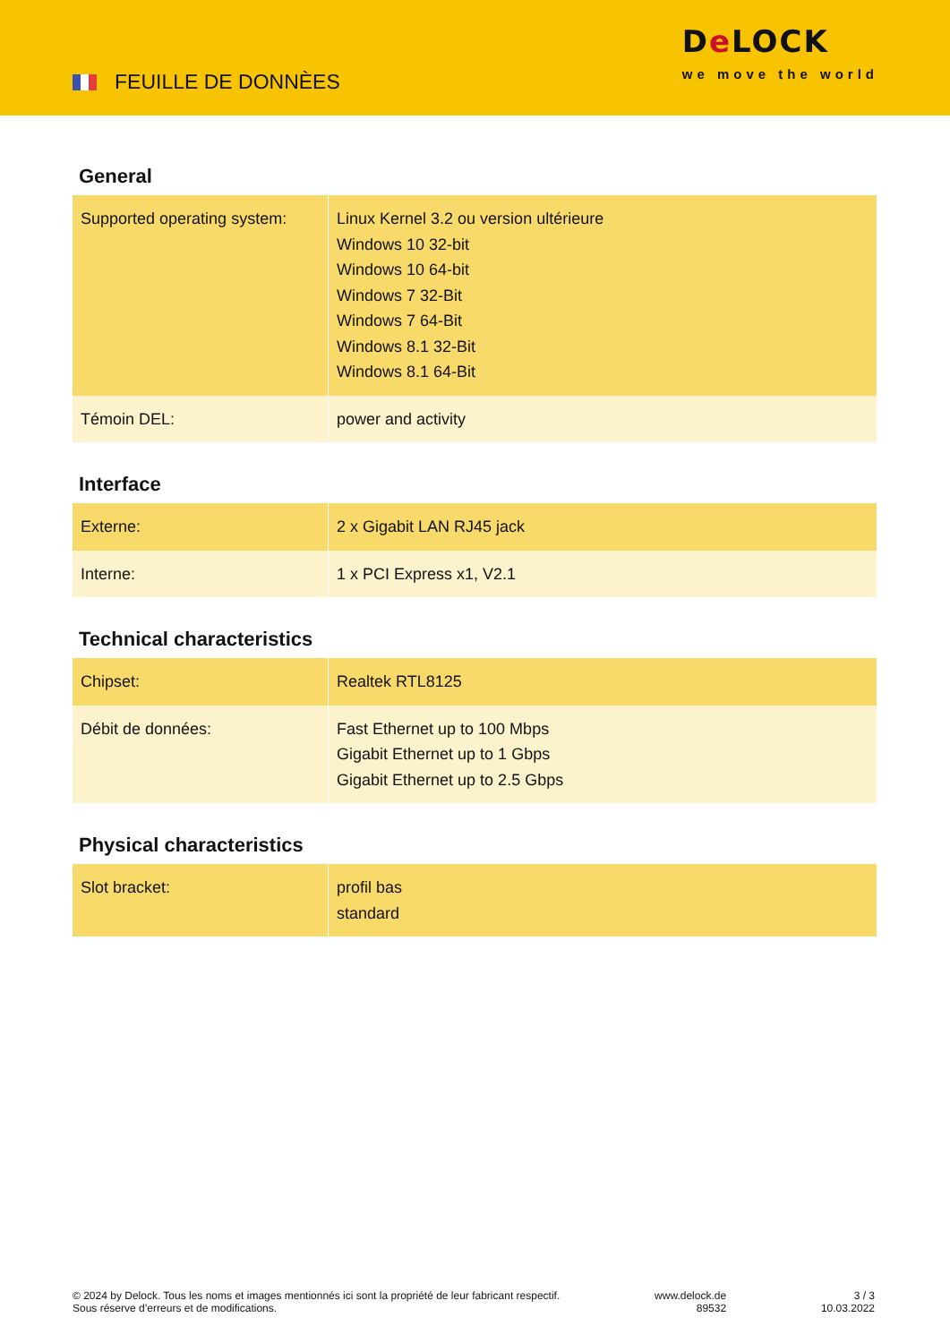FEUILLE DE DONNÈES
De LOCK
we move the world
General
| Supported operating system: | Linux Kernel 3.2 ou version ultérieure Windows 10 32-bit Windows 10 64-bit Windows 7 32-Bit Windows 7 64-Bit Windows 8.1 32-Bit Windows 8.1 64-Bit |
| Témoin DEL: | power and activity |
Interface
| Externe: | 2 x Gigabit LAN RJ45 jack |
| Interne: | 1 x PCI Express x1, V2.1 |
Technical characteristics
| Chipset: | Realtek RTL8125 |
| Débit de données: | Fast Ethernet up to 100 Mbps Gigabit Ethernet up to 1 Gbps Gigabit Ethernet up to 2.5 Gbps |
Physical characteristics
| Slot bracket: | profil bas standard |
© 2024 by Delock. Tous les noms et images mentionnés ici sont la propriété de leur fabricant respectif.
Sous réserve d’erreurs et de modifications.
www.delock.de
89532
3 / 3
10.03.2022